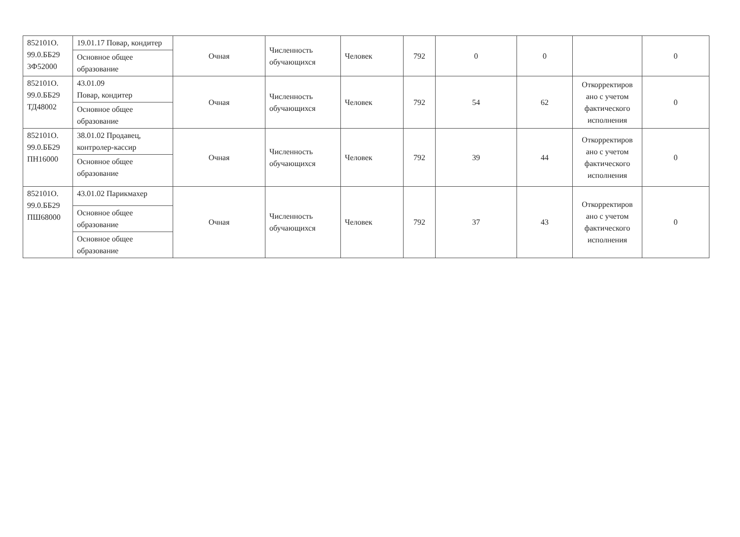| 852101О. 99.0.ББ29 3Ф52000 | 19.01.17 Повар, кондитер | Очная | Численность обучающихся | Человек | 792 | 0 | 0 | | 0 |
| | Основное общее образование | | | | | | | | |
| 852101О. 99.0.ББ29 ТД48002 | 43.01.09 Повар, кондитер | Очная | Численность обучающихся | Человек | 792 | 54 | 62 | Откорректиров ано с учетом фактического исполнения | 0 |
| | Основное общее образование | | | | | | | | |
| 852101О. 99.0.ББ29 ПН16000 | 38.01.02 Продавец, контролер-кассир | Очная | Численность обучающихся | Человек | 792 | 39 | 44 | Откорректиров ано с учетом фактического исполнения | 0 |
| | Основное общее образование | | | | | | | | |
| 852101О. 99.0.ББ29 ПШ68000 | 43.01.02 Парикмахер | Очная | Численность обучающихся | Человек | 792 | 37 | 43 | Откорректиров ано с учетом фактического исполнения | 0 |
| | Основное общее образование | | | | | | | | |
| | Основное общее образование | | | | | | | | |